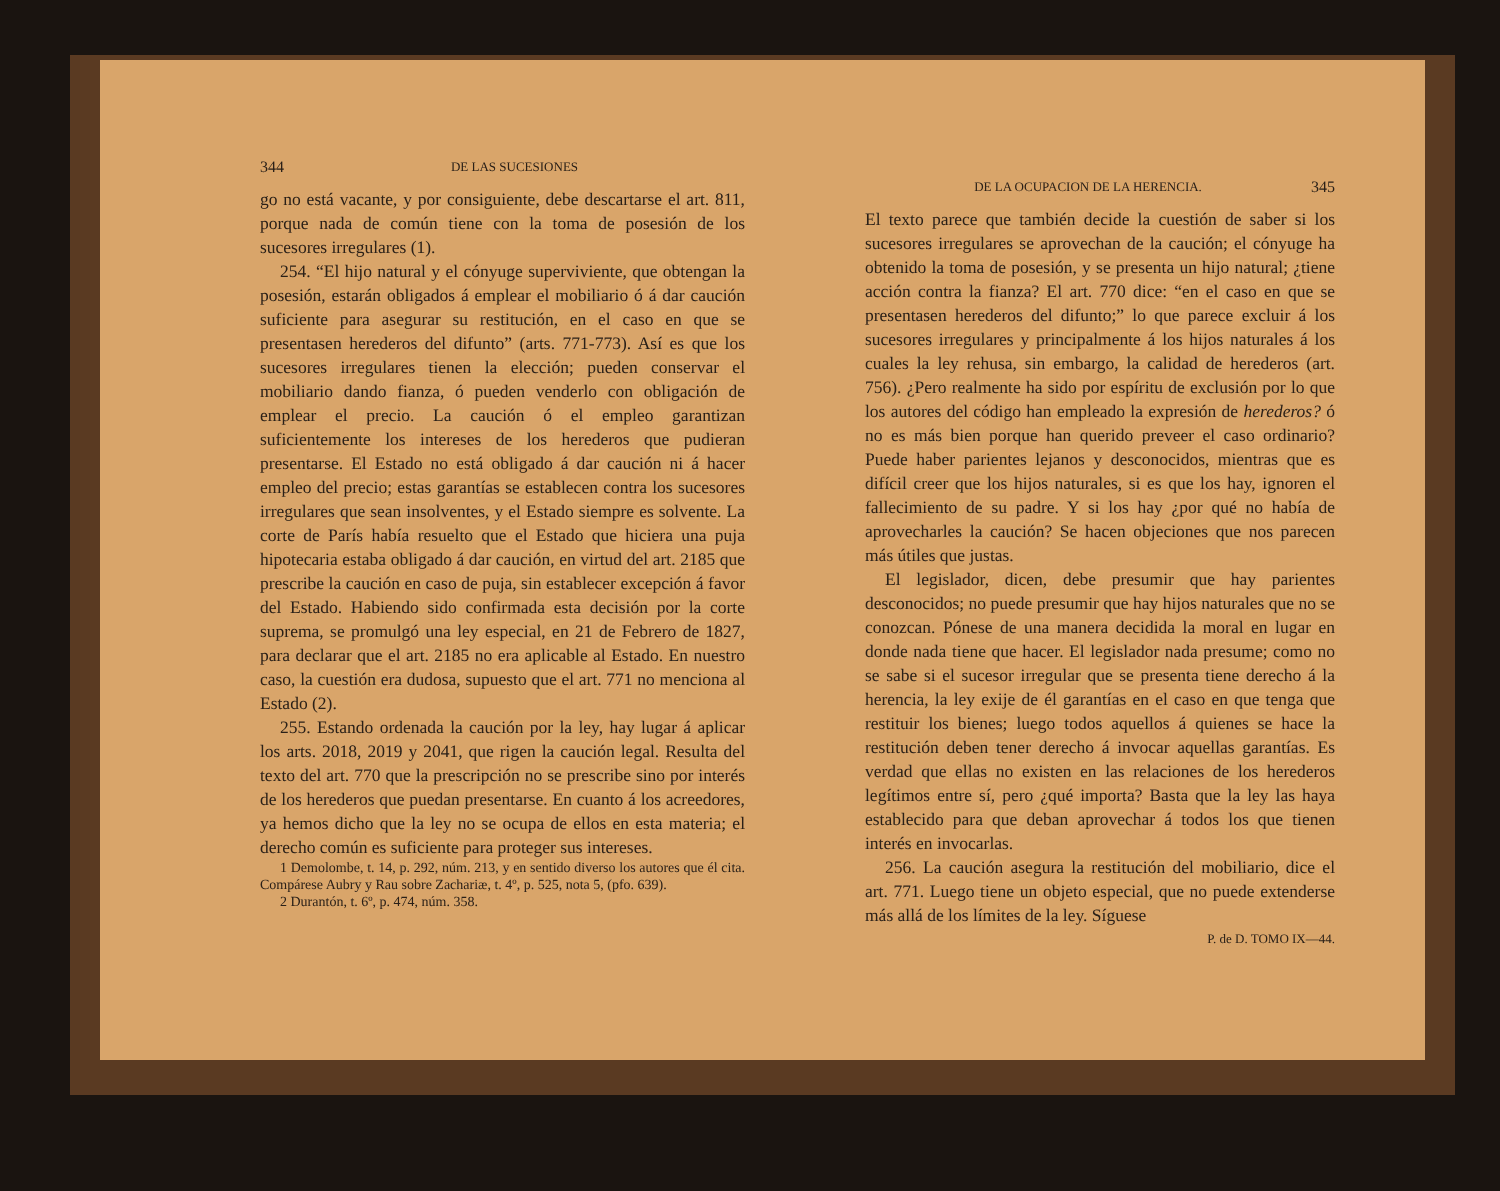344 DE LAS SUCESIONES
go no está vacante, y por consiguiente, debe descartarse el art. 811, porque nada de común tiene con la toma de posesión de los sucesores irregulares (1).
254. “El hijo natural y el cónyuge superviviente, que obtengan la posesión, estarán obligados á emplear el mobiliario ó á dar caución suficiente para asegurar su restitución, en el caso en que se presentasen herederos del difunto” (arts. 771-773). Así es que los sucesores irregulares tienen la elección; pueden conservar el mobiliario dando fianza, ó pueden venderlo con obligación de emplear el precio. La caución ó el empleo garantizan suficientemente los intereses de los herederos que pudieran presentarse. El Estado no está obligado á dar caución ni á hacer empleo del precio; estas garantías se establecen contra los sucesores irregulares que sean insolventes, y el Estado siempre es solvente. La corte de París había resuelto que el Estado que hiciera una puja hipotecaria estaba obligado á dar caución, en virtud del art. 2185 que prescribe la caución en caso de puja, sin establecer excepción á favor del Estado. Habiendo sido confirmada esta decisión por la corte suprema, se promulgó una ley especial, en 21 de Febrero de 1827, para declarar que el art. 2185 no era aplicable al Estado. En nuestro caso, la cuestión era dudosa, supuesto que el art. 771 no menciona al Estado (2).
255. Estando ordenada la caución por la ley, hay lugar á aplicar los arts. 2018, 2019 y 2041, que rigen la caución legal. Resulta del texto del art. 770 que la prescripción no se prescribe sino por interés de los herederos que puedan presentarse. En cuanto á los acreedores, ya hemos dicho que la ley no se ocupa de ellos en esta materia; el derecho común es suficiente para proteger sus intereses.
1 Demolombe, t. 14, p. 292, núm. 213, y en sentido diverso los autores que él cita. Compárese Aubry y Rau sobre Zachariæ, t. 4º, p. 525, nota 5, (pfo. 639).
2 Durantón, t. 6º, p. 474, núm. 358.
DE LA OCUPACION DE LA HERENCIA. 345
El texto parece que también decide la cuestión de saber si los sucesores irregulares se aprovechan de la caución; el cónyuge ha obtenido la toma de posesión, y se presenta un hijo natural; ¿tiene acción contra la fianza? El art. 770 dice: “en el caso en que se presentasen herederos del difunto;” lo que parece excluir á los sucesores irregulares y principalmente á los hijos naturales á los cuales la ley rehusa, sin embargo, la calidad de herederos (art. 756). ¿Pero realmente ha sido por espíritu de exclusión por lo que los autores del código han empleado la expresión de herederos? ó no es más bien porque han querido preveer el caso ordinario? Puede haber parientes lejanos y desconocidos, mientras que es difícil creer que los hijos naturales, si es que los hay, ignoren el fallecimiento de su padre. Y si los hay ¿por qué no había de aprovecharles la caución? Se hacen objeciones que nos parecen más útiles que justas.
El legislador, dicen, debe presumir que hay parientes desconocidos; no puede presumir que hay hijos naturales que no se conozcan. Pónese de una manera decidida la moral en lugar en donde nada tiene que hacer. El legislador nada presume; como no se sabe si el sucesor irregular que se presenta tiene derecho á la herencia, la ley exije de él garantías en el caso en que tenga que restituir los bienes; luego todos aquellos á quienes se hace la restitución deben tener derecho á invocar aquellas garantías. Es verdad que ellas no existen en las relaciones de los herederos legítimos entre sí, pero ¿qué importa? Basta que la ley las haya establecido para que deban aprovechar á todos los que tienen interés en invocarlas.
256. La caución asegura la restitución del mobiliario, dice el art. 771. Luego tiene un objeto especial, que no puede extenderse más allá de los límites de la ley. Síguese
P. de D. TOMO IX—44.